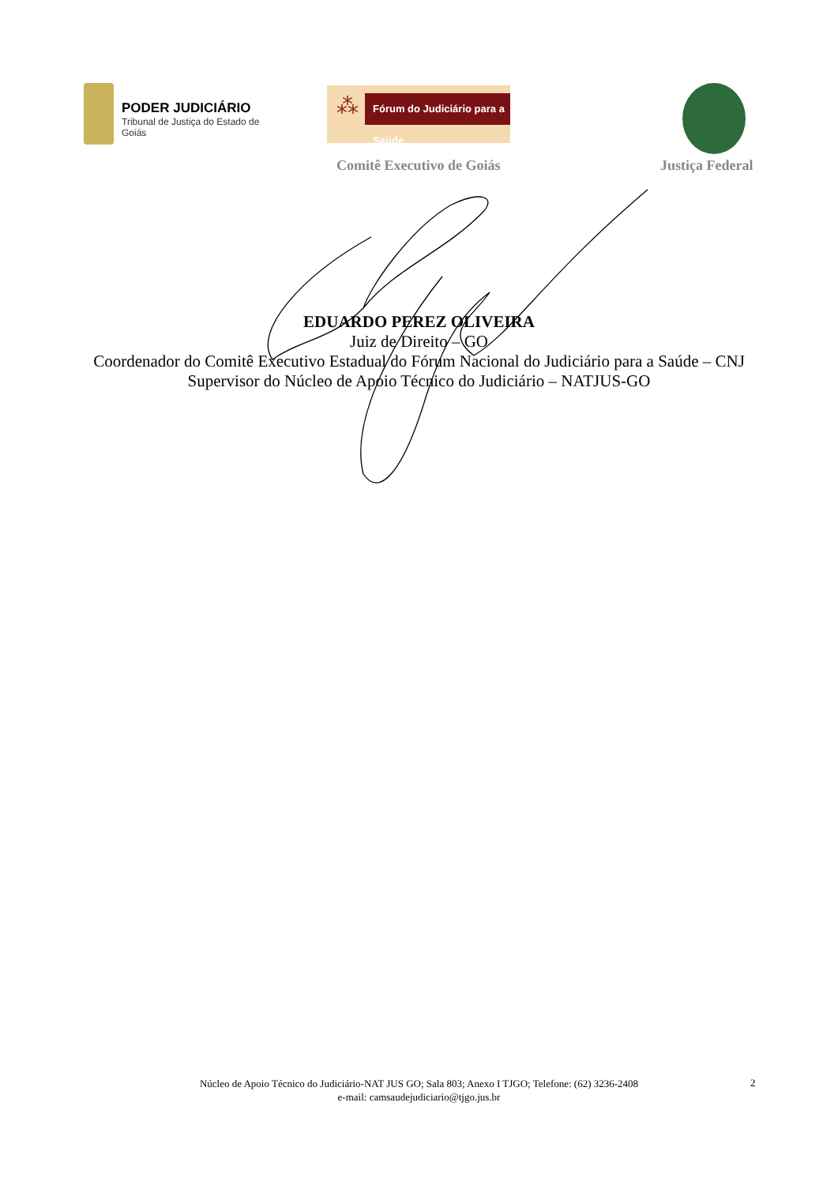PODER JUDICIÁRIO
Tribunal de Justiça do Estado de Goiás
⁂
Fórum do Judiciário para a Saúde
Comitê Executivo de Goiás Justiça Federal
EDUARDO PEREZ OLIVEIRA
Juiz de Direito – GO
Coordenador do Comitê Executivo Estadual do Fórum Nacional do Judiciário para a Saúde – CNJ
Supervisor do Núcleo de Apoio Técnico do Judiciário – NATJUS-GO
Núcleo de Apoio Técnico do Judiciário-NAT JUS GO; Sala 803; Anexo I TJGO; Telefone: (62) 3236-2408
e-mail: camsaudejudiciario@tjgo.jus.br
2